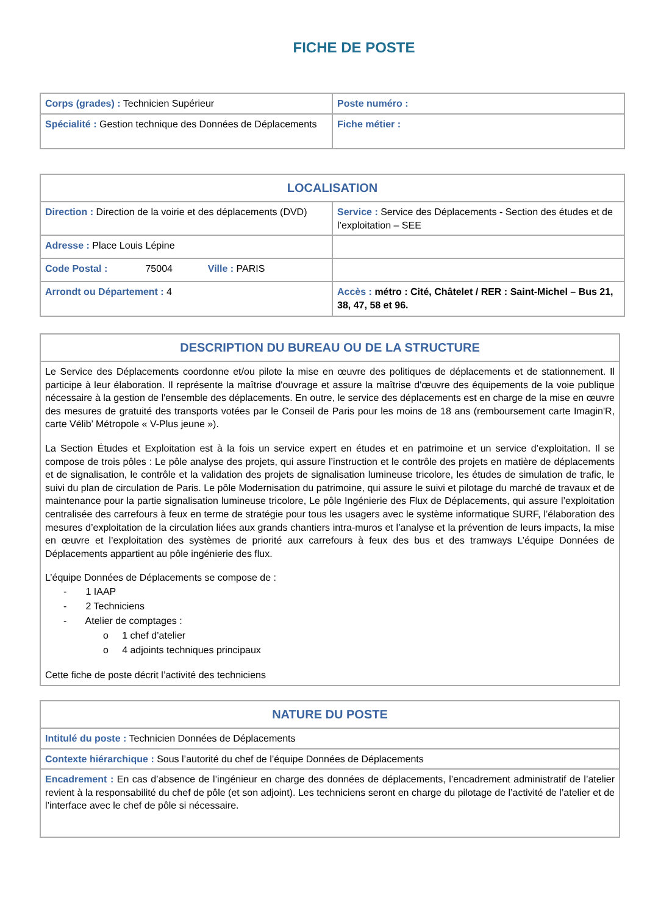FICHE DE POSTE
| Corps (grades) : Technicien Supérieur | Poste numéro : |
| Spécialité : Gestion technique des Données de Déplacements | Fiche métier : |
| LOCALISATION | |
| Direction : Direction de la voirie et des déplacements (DVD) | Service : Service des Déplacements - Section des études et de l’exploitation – SEE |
| Adresse : Place Louis Lépine | |
| Code Postal : 75004 Ville : PARIS | |
| Arrondt ou Département : 4 | Accès : métro : Cité, Châtelet / RER : Saint-Michel – Bus 21, 38, 47, 58 et 96. |
| DESCRIPTION DU BUREAU OU DE LA STRUCTURE |
| Le Service des Déplacements coordonne et/ou pilote la mise en œuvre des politiques de déplacements et de stationnement. Il participe à leur élaboration. Il représente la maîtrise d'ouvrage et assure la maîtrise d'œuvre des équipements de la voie publique nécessaire à la gestion de l'ensemble des déplacements. En outre, le service des déplacements est en charge de la mise en œuvre des mesures de gratuité des transports votées par le Conseil de Paris pour les moins de 18 ans (remboursement carte Imagin'R, carte Vélib’ Métropole « V-Plus jeune »). La Section Études et Exploitation est à la fois un service expert en études et en patrimoine et un service d’exploitation. Il se compose de trois pôles : Le pôle analyse des projets, qui assure l’instruction et le contrôle des projets en matière de déplacements et de signalisation, le contrôle et la validation des projets de signalisation lumineuse tricolore, les études de simulation de trafic, le suivi du plan de circulation de Paris. Le pôle Modernisation du patrimoine, qui assure le suivi et pilotage du marché de travaux et de maintenance pour la partie signalisation lumineuse tricolore, Le pôle Ingénierie des Flux de Déplacements, qui assure l’exploitation centralisée des carrefours à feux en terme de stratégie pour tous les usagers avec le système informatique SURF, l’élaboration des mesures d’exploitation de la circulation liées aux grands chantiers intra-muros et l’analyse et la prévention de leurs impacts, la mise en œuvre et l’exploitation des systèmes de priorité aux carrefours à feux des bus et des tramways L’équipe Données de Déplacements appartient au pôle ingénierie des flux. L’équipe Données de Déplacements se compose de : - 1 IAAP - 2 Techniciens - Atelier de comptages : o 1 chef d’atelier o 4 adjoints techniques principaux Cette fiche de poste décrit l’activité des techniciens |
| NATURE DU POSTE |
| Intitulé du poste : Technicien Données de Déplacements |
| Contexte hiérarchique : Sous l’autorité du chef de l’équipe Données de Déplacements |
| Encadrement : En cas d’absence de l’ingénieur en charge des données de déplacements, l’encadrement administratif de l’atelier revient à la responsabilité du chef de pôle (et son adjoint). Les techniciens seront en charge du pilotage de l’activité de l’atelier et de l’interface avec le chef de pôle si nécessaire. |